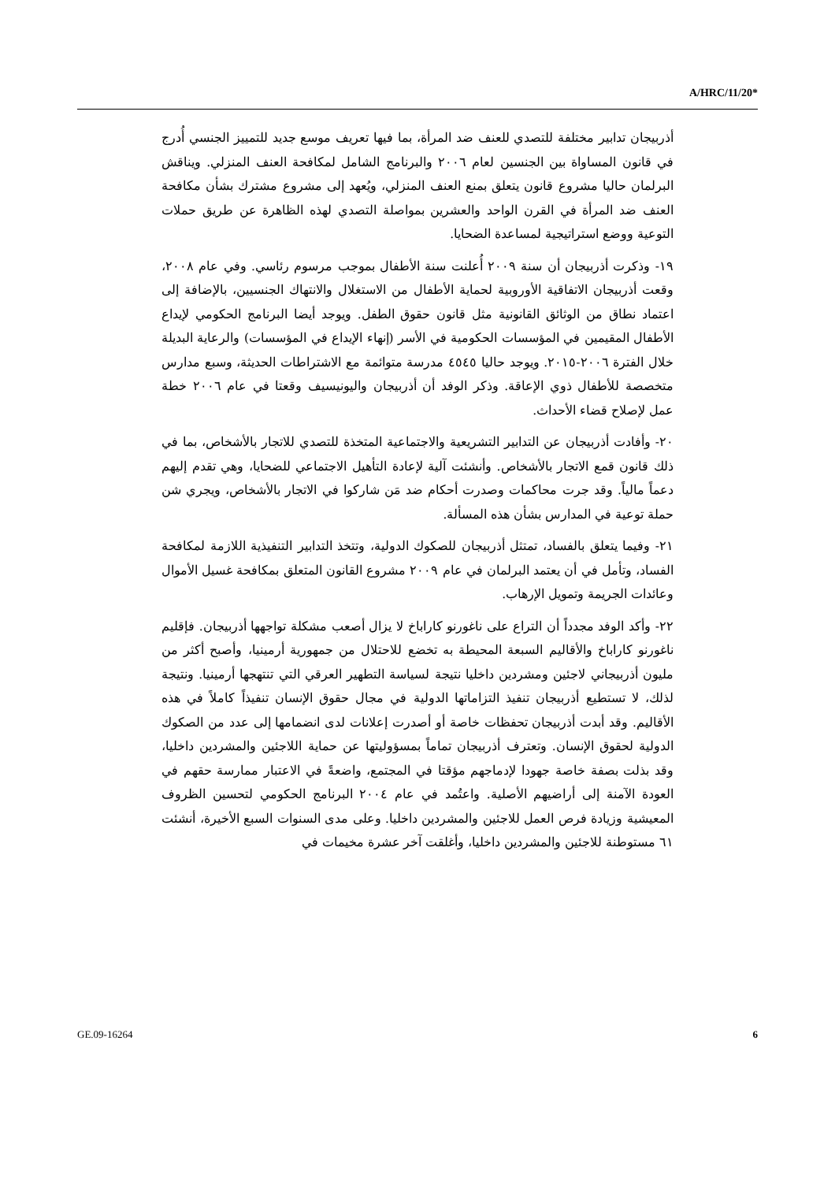A/HRC/11/20*
أذربيجان تدابير مختلفة للتصدي للعنف ضد المرأة، بما فيها تعريف موسع جديد للتمييز الجنسي أُدرج في قانون المساواة بين الجنسين لعام ٢٠٠٦ والبرنامج الشامل لمكافحة العنف المنزلي. ويناقش البرلمان حاليا مشروع قانون يتعلق بمنع العنف المنزلي، ويُعهد إلى مشروع مشترك بشأن مكافحة العنف ضد المرأة في القرن الواحد والعشرين بمواصلة التصدي لهذه الظاهرة عن طريق حملات التوعية ووضع استراتيجية لمساعدة الضحايا.
١٩- وذكرت أذربيجان أن سنة ٢٠٠٩ أُعلنت سنة الأطفال بموجب مرسوم رئاسي. وفي عام ٢٠٠٨، وقعت أذربيجان الاتفاقية الأوروبية لحماية الأطفال من الاستغلال والانتهاك الجنسيين، بالإضافة إلى اعتماد نطاق من الوثائق القانونية مثل قانون حقوق الطفل. ويوجد أيضا البرنامج الحكومي لإيداع الأطفال المقيمين في المؤسسات الحكومية في الأسر (إنهاء الإيداع في المؤسسات) والرعاية البديلة خلال الفترة ٢٠٠٦-٢٠١٥. ويوجد حاليا ٤٥٤٥ مدرسة متوائمة مع الاشتراطات الحديثة، وسبع مدارس متخصصة للأطفال ذوي الإعاقة. وذكر الوفد أن أذربيجان واليونيسيف وقعتا في عام ٢٠٠٦ خطة عمل لإصلاح قضاء الأحداث.
٢٠- وأفادت أذربيجان عن التدابير التشريعية والاجتماعية المتخذة للتصدي للاتجار بالأشخاص، بما في ذلك قانون قمع الاتجار بالأشخاص. وأنشئت آلية لإعادة التأهيل الاجتماعي للضحايا، وهي تقدم إليهم دعماً مالياً. وقد جرت محاكمات وصدرت أحكام ضد مَن شاركوا في الاتجار بالأشخاص، ويجري شن حملة توعية في المدارس بشأن هذه المسألة.
٢١- وفيما يتعلق بالفساد، تمتثل أذربيجان للصكوك الدولية، وتتخذ التدابير التنفيذية اللازمة لمكافحة الفساد، وتأمل في أن يعتمد البرلمان في عام ٢٠٠٩ مشروع القانون المتعلق بمكافحة غسيل الأموال وعائدات الجريمة وتمويل الإرهاب.
٢٢- وأكد الوفد مجدداً أن التراع على ناغورنو كاراباخ لا يزال أصعب مشكلة تواجهها أذربيجان. فإقليم ناغورنو كاراباخ والأقاليم السبعة المحيطة به تخضع للاحتلال من جمهورية أرمينيا، وأصبح أكثر من مليون أذربيجاني لاجئين ومشردين داخليا نتيجة لسياسة التطهير العرقي التي تنتهجها أرمينيا. ونتيجة لذلك، لا تستطيع أذربيجان تنفيذ التزاماتها الدولية في مجال حقوق الإنسان تنفيذاً كاملاً في هذه الأقاليم. وقد أبدت أذربيجان تحفظات خاصة أو أصدرت إعلانات لدى انضمامها إلى عدد من الصكوك الدولية لحقوق الإنسان. وتعترف أذربيجان تماماً بمسؤوليتها عن حماية اللاجئين والمشردين داخليا، وقد بذلت بصفة خاصة جهودا لإدماجهم مؤقتا في المجتمع، واضعةً في الاعتبار ممارسة حقهم في العودة الآمنة إلى أراضيهم الأصلية. واعتُمد في عام ٢٠٠٤ البرنامج الحكومي لتحسين الظروف المعيشية وزيادة فرص العمل للاجئين والمشردين داخليا. وعلى مدى السنوات السبع الأخيرة، أنشئت ٦١ مستوطنة للاجئين والمشردين داخليا، وأغلقت آخر عشرة مخيمات في
GE.09-16264 6